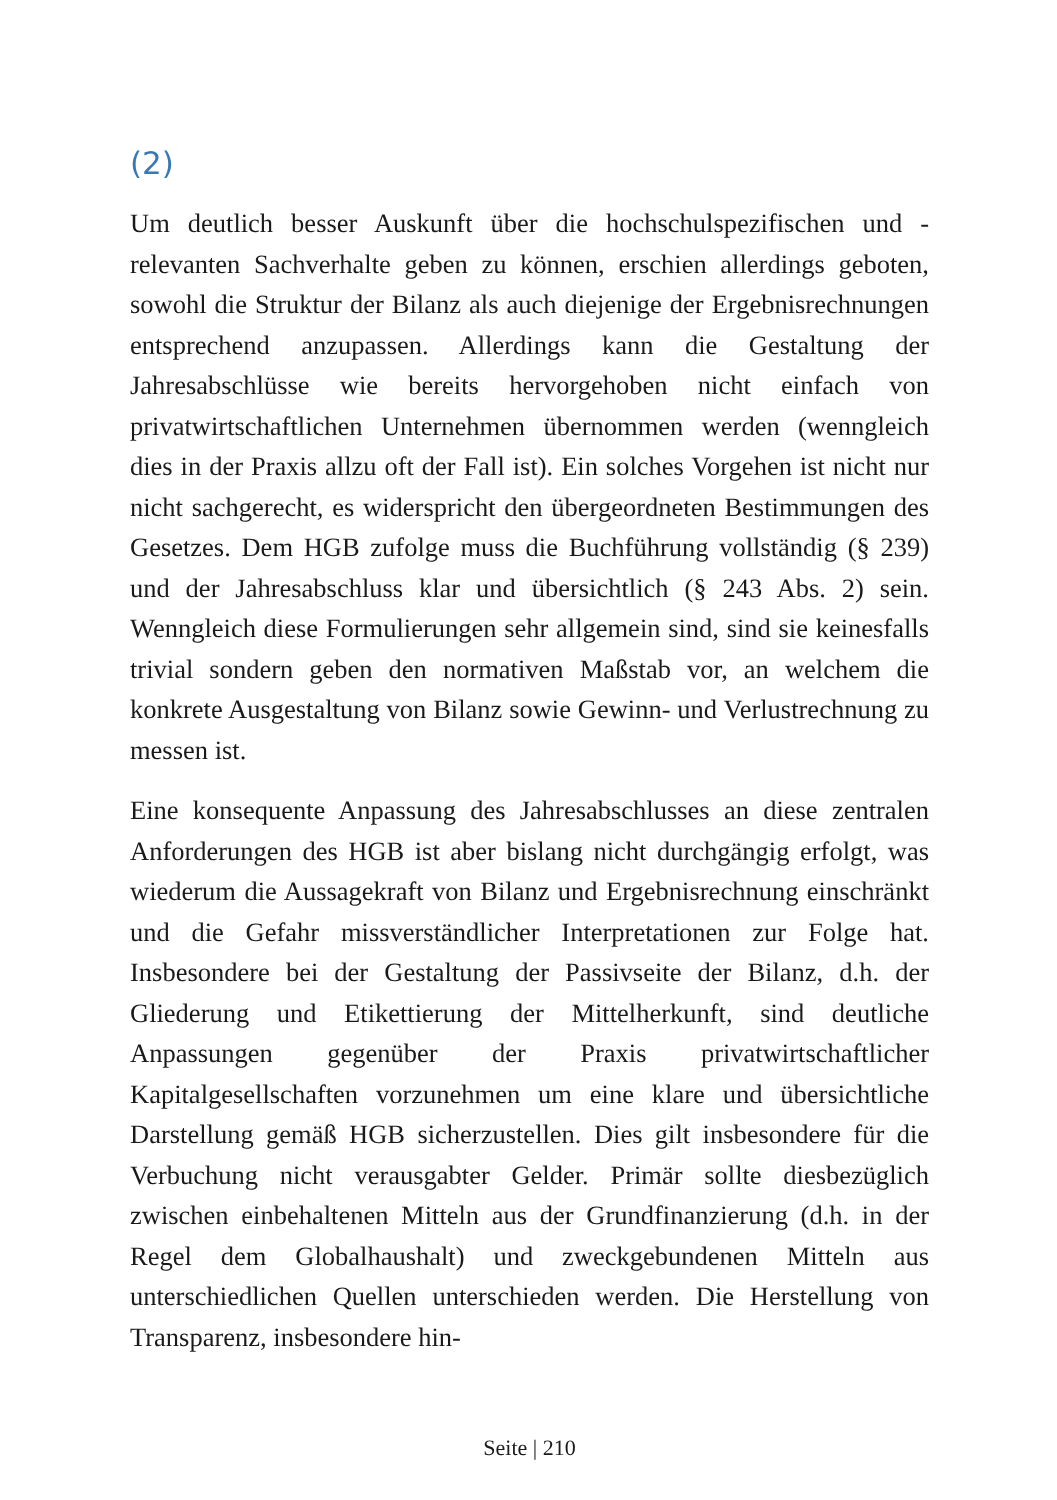(2)
Um deutlich besser Auskunft über die hochschulspezifischen und -relevanten Sachverhalte geben zu können, erschien allerdings geboten, sowohl die Struktur der Bilanz als auch diejenige der Ergebnisrechnungen entsprechend anzupassen. Allerdings kann die Gestaltung der Jahresabschlüsse wie bereits hervorgehoben nicht einfach von privatwirtschaftlichen Unternehmen übernommen werden (wenngleich dies in der Praxis allzu oft der Fall ist). Ein solches Vorgehen ist nicht nur nicht sachgerecht, es widerspricht den übergeordneten Bestimmungen des Gesetzes. Dem HGB zufolge muss die Buchführung vollständig (§ 239) und der Jahresabschluss klar und übersichtlich (§ 243 Abs. 2) sein. Wenngleich diese Formulierungen sehr allgemein sind, sind sie keinesfalls trivial sondern geben den normativen Maßstab vor, an welchem die konkrete Ausgestaltung von Bilanz sowie Gewinn- und Verlustrechnung zu messen ist.
Eine konsequente Anpassung des Jahresabschlusses an diese zentralen Anforderungen des HGB ist aber bislang nicht durchgängig erfolgt, was wiederum die Aussagekraft von Bilanz und Ergebnisrechnung einschränkt und die Gefahr missverständlicher Interpretationen zur Folge hat. Insbesondere bei der Gestaltung der Passivseite der Bilanz, d.h. der Gliederung und Etikettierung der Mittelherkunft, sind deutliche Anpassungen gegenüber der Praxis privatwirtschaftlicher Kapitalgesellschaften vorzunehmen um eine klare und übersichtliche Darstellung gemäß HGB sicherzustellen. Dies gilt insbesondere für die Verbuchung nicht verausgabter Gelder. Primär sollte diesbezüglich zwischen einbehaltenen Mitteln aus der Grundfinanzierung (d.h. in der Regel dem Globalhaushalt) und zweckgebundenen Mitteln aus unterschiedlichen Quellen unterschieden werden. Die Herstellung von Transparenz, insbesondere hin-
Seite | 210